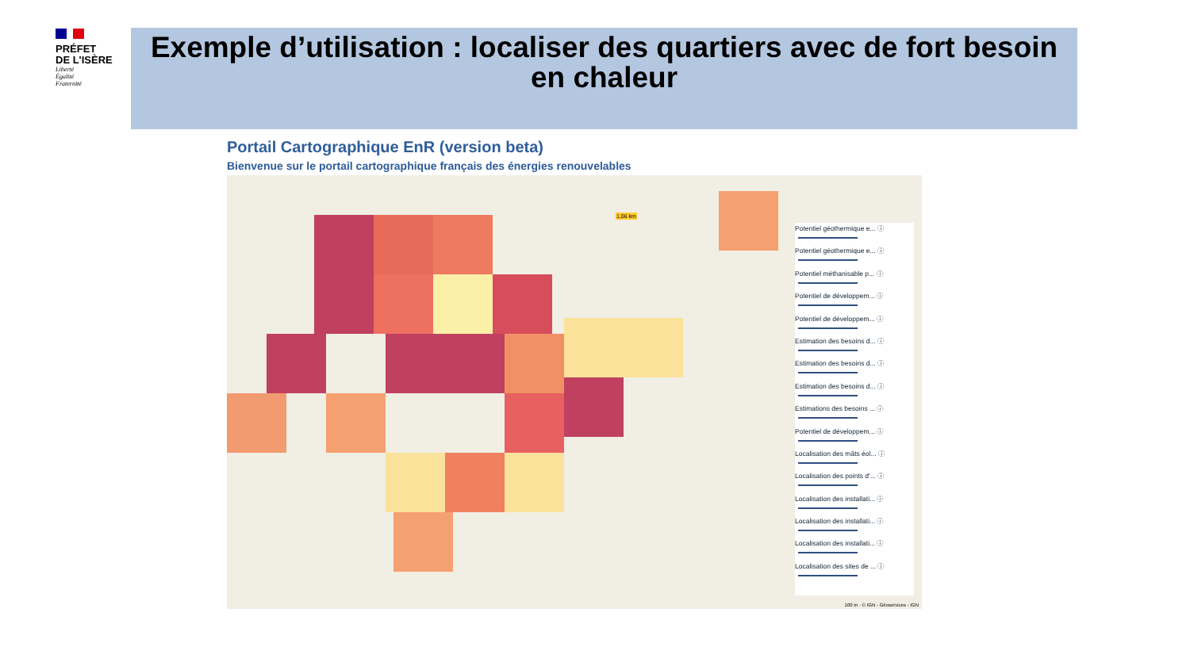PRÉFET
DE L'ISÈRE
Liberté
Égalité
Fraternité
Exemple d’utilisation : localiser des quartiers avec de fort besoin en chaleur
Portail Cartographique EnR (version beta)
Bienvenue sur le portail cartographique français des énergies renouvelables
Potentiel géothermique e... ⓘ
Potentiel géothermique e... ⓘ
Potentiel méthanisable p... ⓘ
Potentiel de développem... ⓘ
Potentiel de développem... ⓘ
Estimation des besoins d... ⓘ
Estimation des besoins d... ⓘ
Estimation des besoins d... ⓘ
Estimations des besoins ... ⓘ
Potentiel de développem... ⓘ
Localisation des mâts éol... ⓘ
Localisation des points d'... ⓘ
Localisation des installati... ⓘ
Localisation des installati... ⓘ
Localisation des installati... ⓘ
Localisation des sites de ... ⓘ
1,06 km
100 m · © IGN - Géoservices - IGN